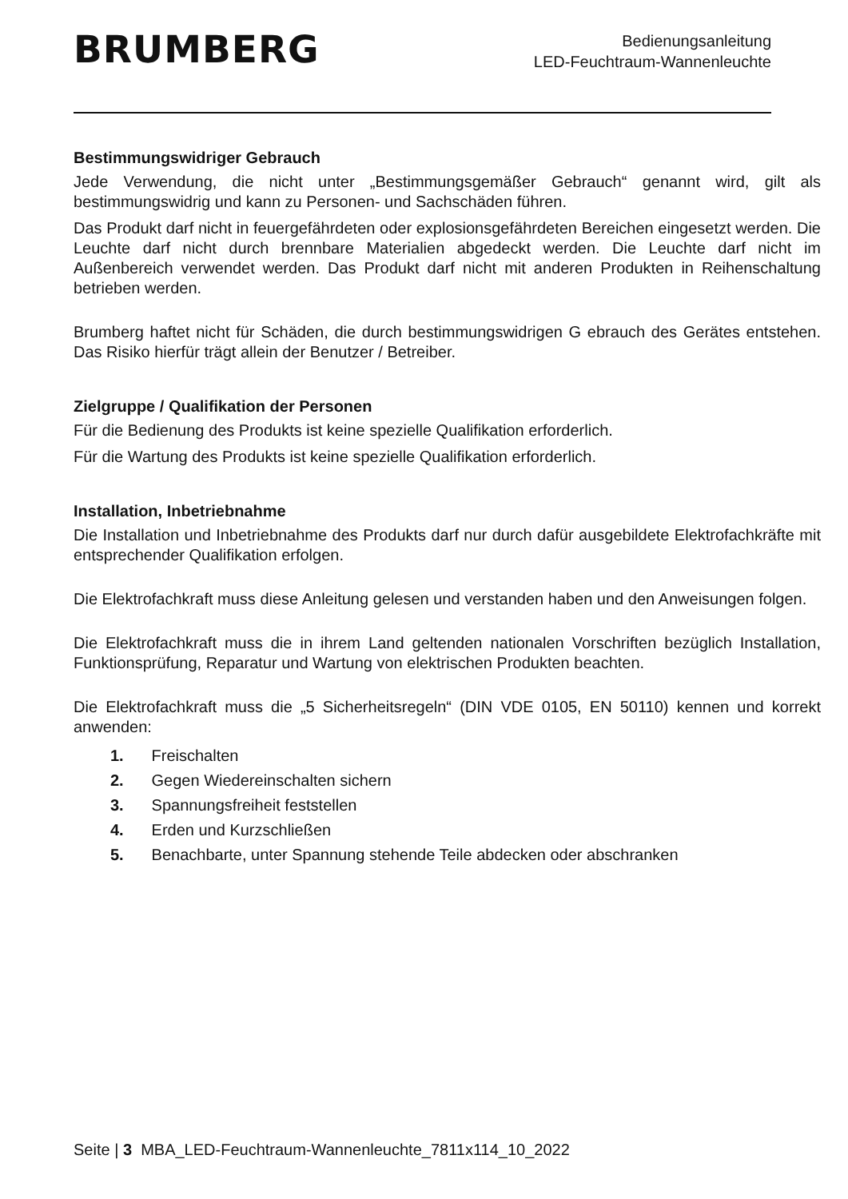BRUMBERG
Bedienungsanleitung
LED-Feuchtraum-Wannenleuchte
Bestimmungswidriger Gebrauch
Jede Verwendung, die nicht unter „Bestimmungsgemäßer Gebrauch“ genannt wird, gilt als bestimmungswidrig und kann zu Personen- und Sachschäden führen.
Das Produkt darf nicht in feuergefährdeten oder explosionsgefährdeten Bereichen eingesetzt werden. Die Leuchte darf nicht durch brennbare Materialien abgedeckt werden. Die Leuchte darf nicht im Außenbereich verwendet werden. Das Produkt darf nicht mit anderen Produkten in Reihenschaltung betrieben werden.
Brumberg haftet nicht für Schäden, die durch bestimmungswidrigen G ebrauch des Gerätes entstehen. Das Risiko hierfür trägt allein der Benutzer / Betreiber.
Zielgruppe / Qualifikation der Personen
Für die Bedienung des Produkts ist keine spezielle Qualifikation erforderlich.
Für die Wartung des Produkts ist keine spezielle Qualifikation erforderlich.
Installation, Inbetriebnahme
Die Installation und Inbetriebnahme des Produkts darf nur durch dafür ausgebildete Elektrofachkräfte mit entsprechender Qualifikation erfolgen.
Die Elektrofachkraft muss diese Anleitung gelesen und verstanden haben und den Anweisungen folgen.
Die Elektrofachkraft muss die in ihrem Land geltenden nationalen Vorschriften bezüglich Installation, Funktionsprüfung, Reparatur und Wartung von elektrischen Produkten beachten.
Die Elektrofachkraft muss die „5 Sicherheitsregeln“ (DIN VDE 0105, EN 50110) kennen und korrekt anwenden:
1. Freischalten
2. Gegen Wiedereinschalten sichern
3. Spannungsfreiheit feststellen
4. Erden und Kurzschließen
5. Benachbarte, unter Spannung stehende Teile abdecken oder abschranken
Seite | 3 MBA_LED-Feuchtraum-Wannenleuchte_7811x114_10_2022